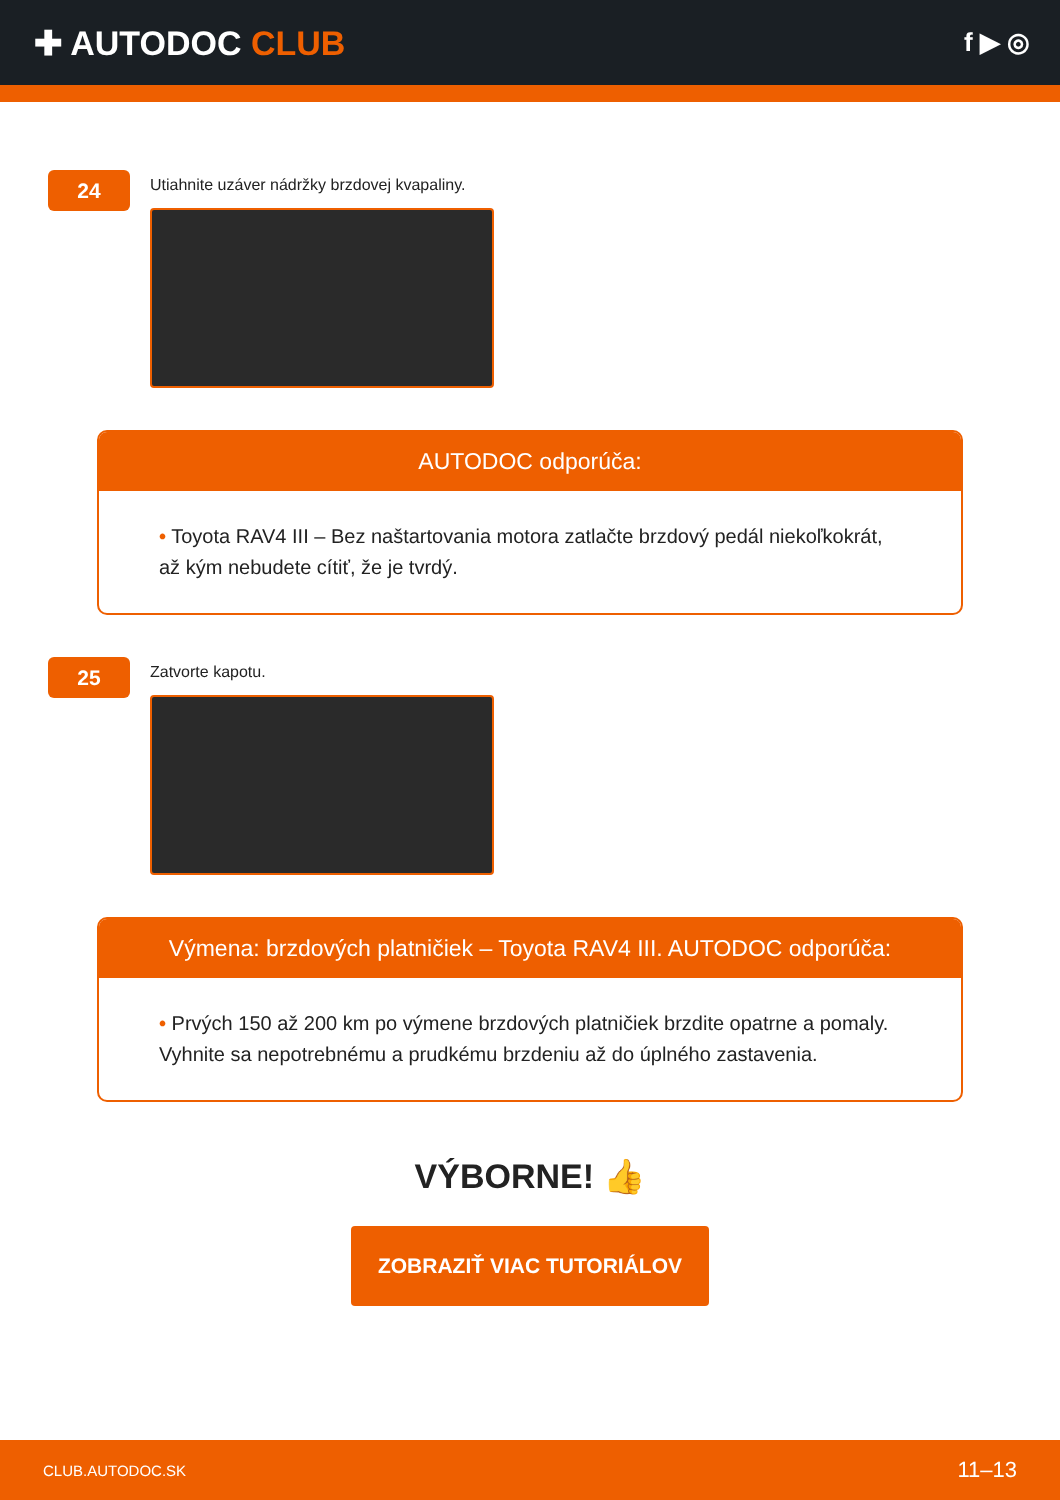✚ AUTODOC CLUB
f ▶ ◎
24
Utiahnite uzáver nádržky brzdovej kvapaliny.
AUTODOC odporúča:
• Toyota RAV4 III – Bez naštartovania motora zatlačte brzdový pedál niekoľkokrát, až kým nebudete cítiť, že je tvrdý.
25
Zatvorte kapotu.
Výmena: brzdových platničiek – Toyota RAV4 III. AUTODOC odporúča:
• Prvých 150 až 200 km po výmene brzdových platničiek brzdite opatrne a pomaly. Vyhnite sa nepotrebnému a prudkému brzdeniu až do úplného zastavenia.
VÝBORNE! 👍
ZOBRAZIŤ VIAC TUTORIÁLOV
CLUB.AUTODOC.SK 11–13